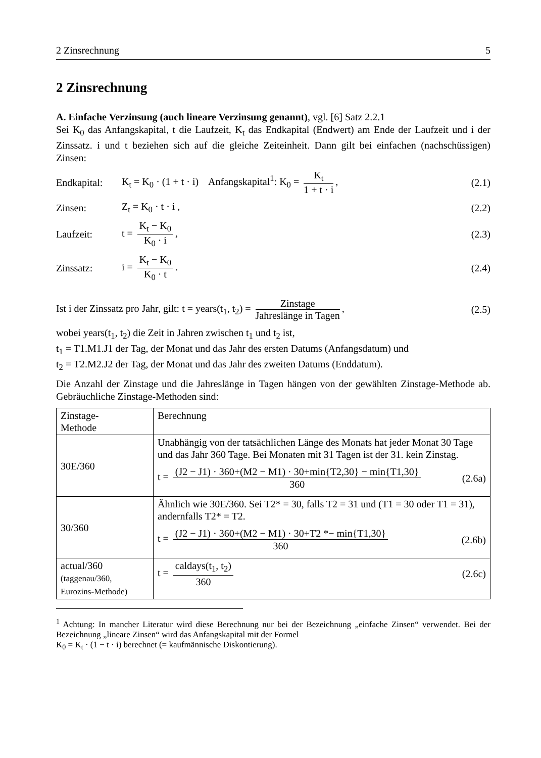2 Zinsrechnung 5
2 Zinsrechnung
A. Einfache Verzinsung (auch lineare Verzinsung genannt), vgl. [6] Satz 2.2.1
Sei K<sub>0</sub> das Anfangskapital, t die Laufzeit, K<sub>t</sub> das Endkapital (Endwert) am Ende der Laufzeit und i der Zinssatz. i und t beziehen sich auf die gleiche Zeiteinheit. Dann gilt bei einfachen (nachschüssigen) Zinsen:
Endkapital: K<sub>t</sub> = K<sub>0</sub> · (1 + t · i) Anfangskapital<sup>1</sup>: K<sub>0</sub> = K<sub>t</sub> 1 + t · i, (2.1)
Zinsen: Z<sub>t</sub> = K<sub>0</sub> · t · i , (2.2)
Laufzeit: t = K<sub>t</sub> − K<sub>0</sub> K<sub>0</sub> · i, (2.3)
Zinssatz: i = K<sub>t</sub> − K<sub>0</sub> K<sub>0</sub> · t. (2.4)
Ist i der Zinssatz pro Jahr, gilt: t = years(t<sub>1</sub>, t<sub>2</sub>) = Zinstage Jahreslänge in Tagen, (2.5)
wobei years(t<sub>1</sub>, t<sub>2</sub>) die Zeit in Jahren zwischen t<sub>1</sub> und t<sub>2</sub> ist,
t<sub>1</sub> = T1.M1.J1 der Tag, der Monat und das Jahr des ersten Datums (Anfangsdatum) und
t<sub>2</sub> = T2.M2.J2 der Tag, der Monat und das Jahr des zweiten Datums (Enddatum).
Die Anzahl der Zinstage und die Jahreslänge in Tagen hängen von der gewählten Zinstage-Methode ab. Gebräuchliche Zinstage-Methoden sind:
| Zinstage- Methode | Berechnung |
| 30E/360 | Unabhängig von der tatsächlichen Länge des Monats hat jeder Monat 30 Tage und das Jahr 360 Tage. Bei Monaten mit 31 Tagen ist der 31. kein Zinstag. t = (J2 − J1) · 360+(M2 − M1) · 30+min{T2,30} − min{T1,30} 360 (2.6a) |
| 30/360 | Ähnlich wie 30E/360. Sei T2* = 30, falls T2 = 31 und (T1 = 30 oder T1 = 31), andernfalls T2* = T2. t = (J2 − J1) · 360+(M2 − M1) · 30+T2 *− min{T1,30} 360 (2.6b) |
| actual/360 (taggenau/360, Eurozins-Methode) | t = caldays(t<sub>1</sub>, t<sub>2</sub>) 360 (2.6c) |
<sup>1</sup> Achtung: In mancher Literatur wird diese Berechnung nur bei der Bezeichnung „einfache Zinsen“ verwendet. Bei der Bezeichnung „lineare Zinsen“ wird das Anfangskapital mit der Formel
K<sub>0</sub> = K<sub>t</sub> · (1 − t · i) berechnet (= kaufmännische Diskontierung).